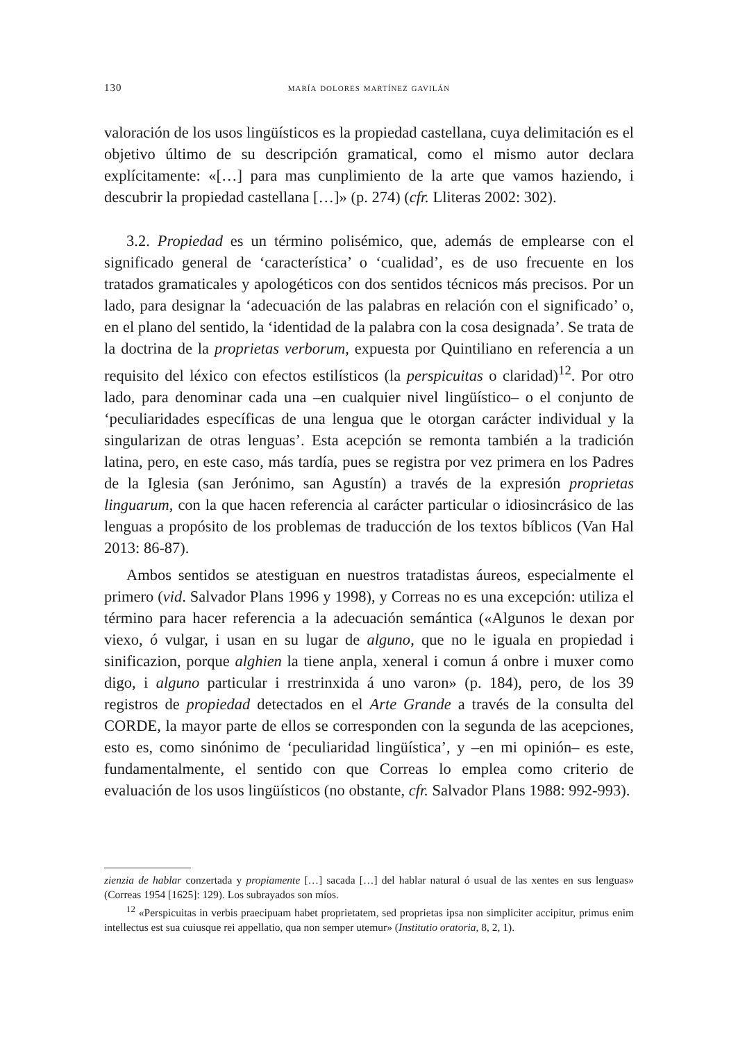130 maría dolores martínez gavilán
valoración de los usos lingüísticos es la propiedad castellana, cuya delimitación es el objetivo último de su descripción gramatical, como el mismo autor declara explícitamente: «[…] para mas cunplimiento de la arte que vamos haziendo, i descubrir la propiedad castellana […]» (p. 274) (cfr. Lliteras 2002: 302).
3.2. Propiedad es un término polisémico, que, además de emplearse con el significado general de ‘característica’ o ‘cualidad’, es de uso frecuente en los tratados gramaticales y apologéticos con dos sentidos técnicos más precisos. Por un lado, para designar la ‘adecuación de las palabras en relación con el significado’ o, en el plano del sentido, la ‘identidad de la palabra con la cosa designada’. Se trata de la doctrina de la proprietas verborum, expuesta por Quintiliano en referencia a un requisito del léxico con efectos estilísticos (la perspicuitas o claridad)<sup>12</sup>. Por otro lado, para denominar cada una –en cualquier nivel lingüístico– o el conjunto de ‘peculiaridades específicas de una lengua que le otorgan carácter individual y la singularizan de otras lenguas’. Esta acepción se remonta también a la tradición latina, pero, en este caso, más tardía, pues se registra por vez primera en los Padres de la Iglesia (san Jerónimo, san Agustín) a través de la expresión proprietas linguarum, con la que hacen referencia al carácter particular o idiosincrásico de las lenguas a propósito de los problemas de traducción de los textos bíblicos (Van Hal 2013: 86-87).
Ambos sentidos se atestiguan en nuestros tratadistas áureos, especialmente el primero (vid. Salvador Plans 1996 y 1998), y Correas no es una excepción: utiliza el término para hacer referencia a la adecuación semántica («Algunos le dexan por viexo, ó vulgar, i usan en su lugar de alguno, que no le iguala en propiedad i sinificazion, porque alghien la tiene anpla, xeneral i comun á onbre i muxer como digo, i alguno particular i rrestrinxida á uno varon» (p. 184), pero, de los 39 registros de propiedad detectados en el Arte Grande a través de la consulta del CORDE, la mayor parte de ellos se corresponden con la segunda de las acepciones, esto es, como sinónimo de ‘peculiaridad lingüística’, y –en mi opinión– es este, fundamentalmente, el sentido con que Correas lo emplea como criterio de evaluación de los usos lingüísticos (no obstante, cfr. Salvador Plans 1988: 992-993).
zienzia de hablar conzertada y propiamente […] sacada […] del hablar natural ó usual de las xentes en sus lenguas» (Correas 1954 [1625]: 129). Los subrayados son míos.
<sup>12</sup> «Perspicuitas in verbis praecipuam habet proprietatem, sed proprietas ipsa non simpliciter accipitur, primus enim intellectus est sua cuiusque rei appellatio, qua non semper utemur» (Institutio oratoria, 8, 2, 1).